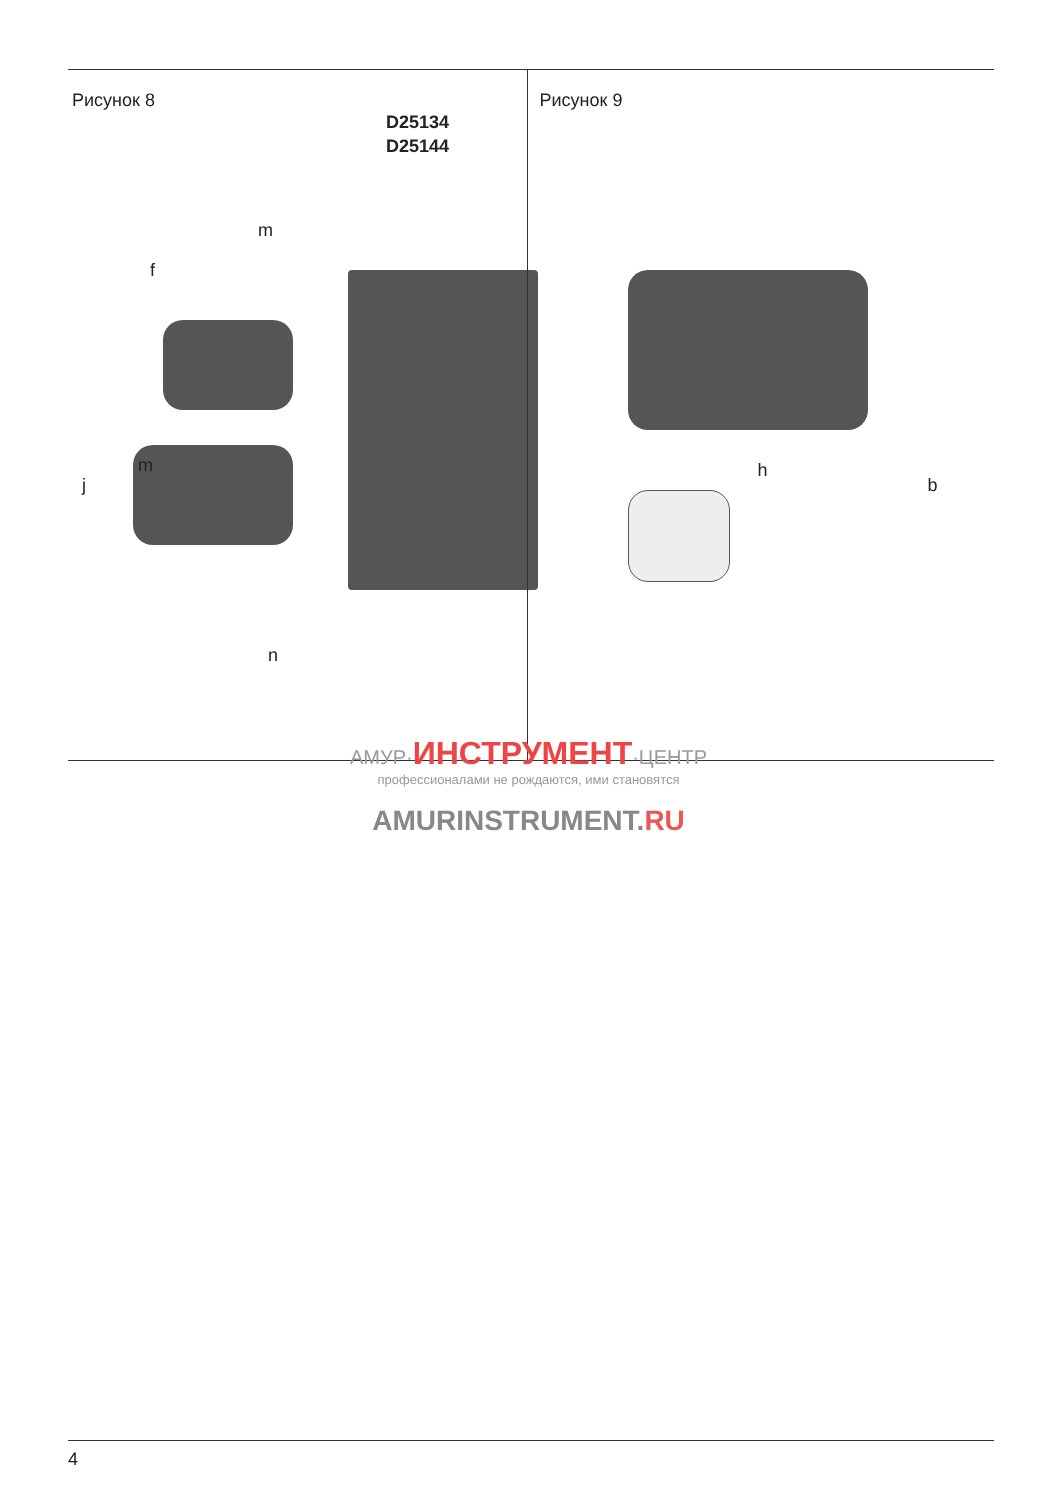Рисунок 8
D25134
D25144
m
f
m
j
n
Рисунок 9
h
b
АМУР·ИНСТРУМЕНТ·ЦЕНТР
профессионалами не рождаются, ими становятся
AMURINSTRUMENT.RU
4